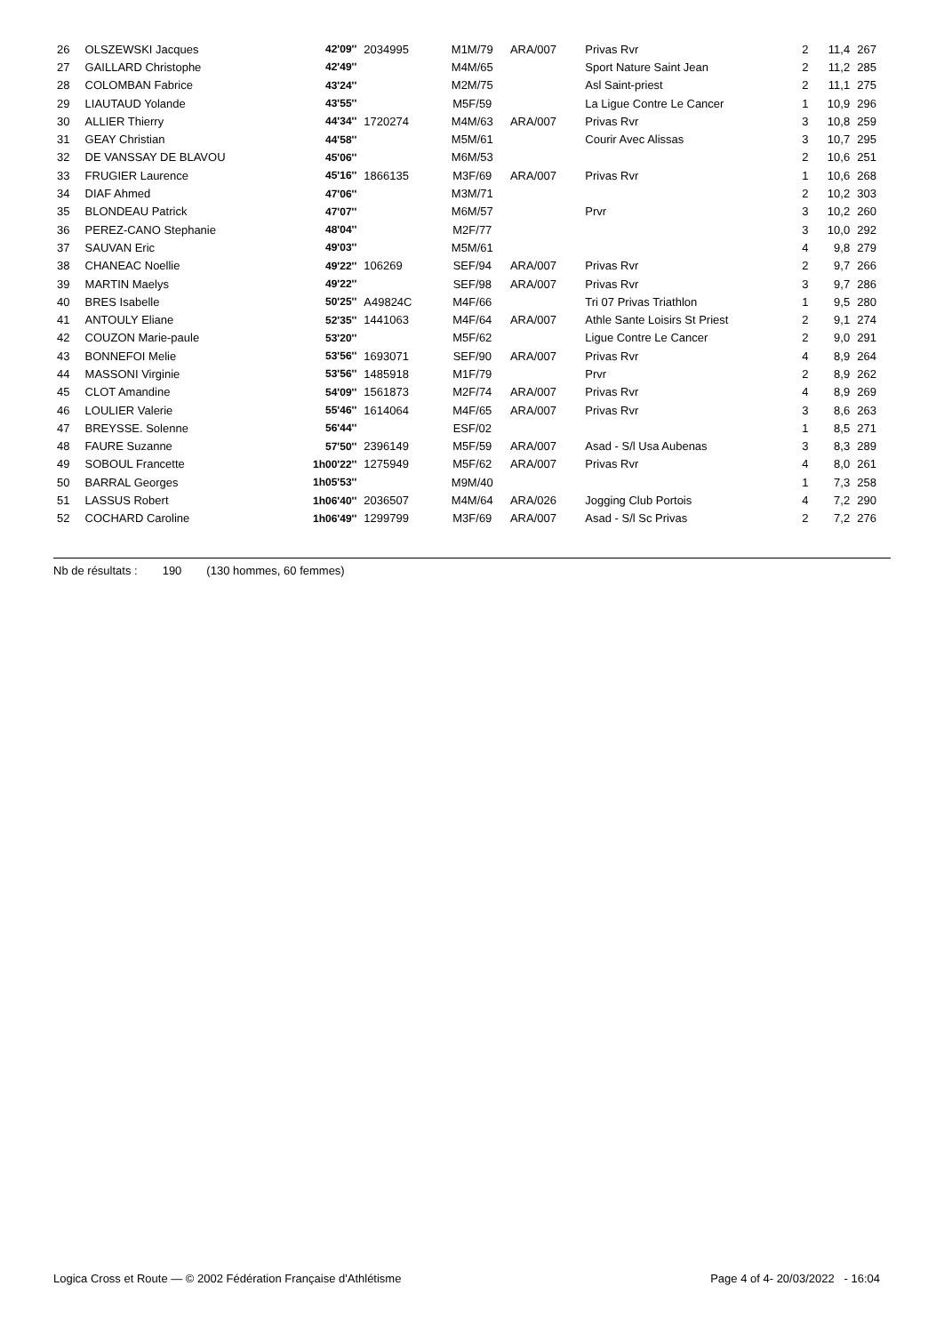| 26 | OLSZEWSKI Jacques | 42'09'' | 2034995 | M1M/79 | ARA/007 | Privas Rvr | 2 | 11,4 | 267 |
| 27 | GAILLARD Christophe | 42'49'' | | M4M/65 | | Sport Nature Saint Jean | 2 | 11,2 | 285 |
| 28 | COLOMBAN Fabrice | 43'24'' | | M2M/75 | | Asl Saint-priest | 2 | 11,1 | 275 |
| 29 | LIAUTAUD Yolande | 43'55'' | | M5F/59 | | La Ligue Contre Le Cancer | 1 | 10,9 | 296 |
| 30 | ALLIER Thierry | 44'34'' | 1720274 | M4M/63 | ARA/007 | Privas Rvr | 3 | 10,8 | 259 |
| 31 | GEAY Christian | 44'58'' | | M5M/61 | | Courir Avec Alissas | 3 | 10,7 | 295 |
| 32 | DE VANSSAY DE BLAVOU | 45'06'' | | M6M/53 | | | 2 | 10,6 | 251 |
| 33 | FRUGIER Laurence | 45'16'' | 1866135 | M3F/69 | ARA/007 | Privas Rvr | 1 | 10,6 | 268 |
| 34 | DIAF Ahmed | 47'06'' | | M3M/71 | | | 2 | 10,2 | 303 |
| 35 | BLONDEAU Patrick | 47'07'' | | M6M/57 | | Prvr | 3 | 10,2 | 260 |
| 36 | PEREZ-CANO Stephanie | 48'04'' | | M2F/77 | | | 3 | 10,0 | 292 |
| 37 | SAUVAN Eric | 49'03'' | | M5M/61 | | | 4 | 9,8 | 279 |
| 38 | CHANEAC Noellie | 49'22'' | 106269 | SEF/94 | ARA/007 | Privas Rvr | 2 | 9,7 | 266 |
| 39 | MARTIN Maelys | 49'22'' | | SEF/98 | ARA/007 | Privas Rvr | 3 | 9,7 | 286 |
| 40 | BRES Isabelle | 50'25'' | A49824C | M4F/66 | | Tri 07 Privas Triathlon | 1 | 9,5 | 280 |
| 41 | ANTOULY Eliane | 52'35'' | 1441063 | M4F/64 | ARA/007 | Athle Sante Loisirs St Priest | 2 | 9,1 | 274 |
| 42 | COUZON Marie-paule | 53'20'' | | M5F/62 | | Ligue Contre Le Cancer | 2 | 9,0 | 291 |
| 43 | BONNEFOI Melie | 53'56'' | 1693071 | SEF/90 | ARA/007 | Privas Rvr | 4 | 8,9 | 264 |
| 44 | MASSONI Virginie | 53'56'' | 1485918 | M1F/79 | | Prvr | 2 | 8,9 | 262 |
| 45 | CLOT Amandine | 54'09'' | 1561873 | M2F/74 | ARA/007 | Privas Rvr | 4 | 8,9 | 269 |
| 46 | LOULIER Valerie | 55'46'' | 1614064 | M4F/65 | ARA/007 | Privas Rvr | 3 | 8,6 | 263 |
| 47 | BREYSSE. Solenne | 56'44'' | | ESF/02 | | | 1 | 8,5 | 271 |
| 48 | FAURE Suzanne | 57'50'' | 2396149 | M5F/59 | ARA/007 | Asad - S/l Usa Aubenas | 3 | 8,3 | 289 |
| 49 | SOBOUL Francette | 1h00'22'' | 1275949 | M5F/62 | ARA/007 | Privas Rvr | 4 | 8,0 | 261 |
| 50 | BARRAL Georges | 1h05'53'' | | M9M/40 | | | 1 | 7,3 | 258 |
| 51 | LASSUS Robert | 1h06'40'' | 2036507 | M4M/64 | ARA/026 | Jogging Club Portois | 4 | 7,2 | 290 |
| 52 | COCHARD Caroline | 1h06'49'' | 1299799 | M3F/69 | ARA/007 | Asad - S/l Sc Privas | 2 | 7,2 | 276 |
Nb de résultats : 190 (130 hommes, 60 femmes)
Logica Cross et Route — © 2002 Fédération Française d'Athlétisme Page 4 of 4- 20/03/2022 - 16:04